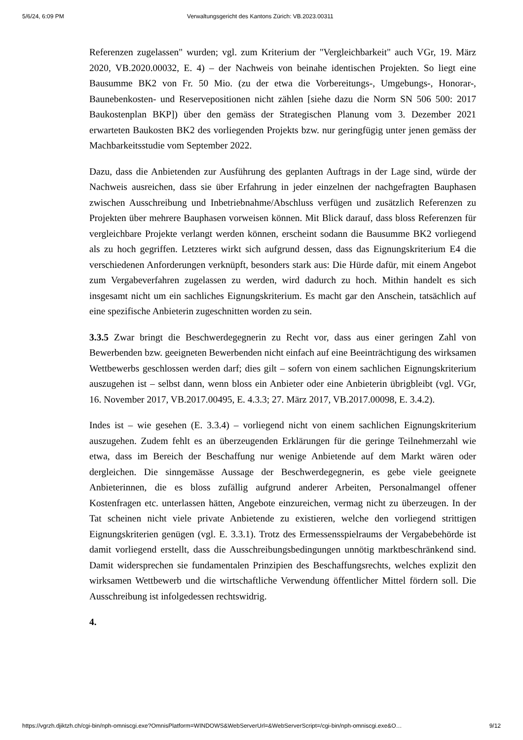5/6/24, 6:09 PM Verwaltungsgericht des Kantons Zürich: VB.2023.00311
Referenzen zugelassen" wurden; vgl. zum Kriterium der "Vergleichbarkeit" auch VGr, 19. März 2020, VB.2020.00032, E. 4) – der Nachweis von beinahe identischen Projekten. So liegt eine Bausumme BK2 von Fr. 50 Mio. (zu der etwa die Vorbereitungs-, Umgebungs-, Honorar-, Baunebenkosten- und Reservepositionen nicht zählen [siehe dazu die Norm SN 506 500: 2017 Baukostenplan BKP]) über den gemäss der Strategischen Planung vom 3. Dezember 2021 erwarteten Baukosten BK2 des vorliegenden Projekts bzw. nur geringfügig unter jenen gemäss der Machbarkeitsstudie vom September 2022.
Dazu, dass die Anbietenden zur Ausführung des geplanten Auftrags in der Lage sind, würde der Nachweis ausreichen, dass sie über Erfahrung in jeder einzelnen der nachgefragten Bauphasen zwischen Ausschreibung und Inbetriebnahme/Abschluss verfügen und zusätzlich Referenzen zu Projekten über mehrere Bauphasen vorweisen können. Mit Blick darauf, dass bloss Referenzen für vergleichbare Projekte verlangt werden können, erscheint sodann die Bausumme BK2 vorliegend als zu hoch gegriffen. Letzteres wirkt sich aufgrund dessen, dass das Eignungskriterium E4 die verschiedenen Anforderungen verknüpft, besonders stark aus: Die Hürde dafür, mit einem Angebot zum Vergabeverfahren zugelassen zu werden, wird dadurch zu hoch. Mithin handelt es sich insgesamt nicht um ein sachliches Eignungskriterium. Es macht gar den Anschein, tatsächlich auf eine spezifische Anbieterin zugeschnitten worden zu sein.
3.3.5 Zwar bringt die Beschwerdegegnerin zu Recht vor, dass aus einer geringen Zahl von Bewerbenden bzw. geeigneten Bewerbenden nicht einfach auf eine Beeinträchtigung des wirksamen Wettbewerbs geschlossen werden darf; dies gilt – sofern von einem sachlichen Eignungskriterium auszugehen ist – selbst dann, wenn bloss ein Anbieter oder eine Anbieterin übrigbleibt (vgl. VGr, 16. November 2017, VB.2017.00495, E. 4.3.3; 27. März 2017, VB.2017.00098, E. 3.4.2).
Indes ist – wie gesehen (E. 3.3.4) – vorliegend nicht von einem sachlichen Eignungskriterium auszugehen. Zudem fehlt es an überzeugenden Erklärungen für die geringe Teilnehmerzahl wie etwa, dass im Bereich der Beschaffung nur wenige Anbietende auf dem Markt wären oder dergleichen. Die sinngemässe Aussage der Beschwerdegegnerin, es gebe viele geeignete Anbieterinnen, die es bloss zufällig aufgrund anderer Arbeiten, Personalmangel offener Kostenfragen etc. unterlassen hätten, Angebote einzureichen, vermag nicht zu überzeugen. In der Tat scheinen nicht viele private Anbietende zu existieren, welche den vorliegend strittigen Eignungskriterien genügen (vgl. E. 3.3.1). Trotz des Ermessensspielraums der Vergabebehörde ist damit vorliegend erstellt, dass die Ausschreibungsbedingungen unnötig marktbeschränkend sind. Damit widersprechen sie fundamentalen Prinzipien des Beschaffungsrechts, welches explizit den wirksamen Wettbewerb und die wirtschaftliche Verwendung öffentlicher Mittel fördern soll. Die Ausschreibung ist infolgedessen rechtswidrig.
4.
https://vgrzh.djiktzh.ch/cgi-bin/nph-omniscgi.exe?OmnisPlatform=WINDOWS&WebServerUrl=&WebServerScript=/cgi-bin/nph-omniscgi.exe&O… 9/12